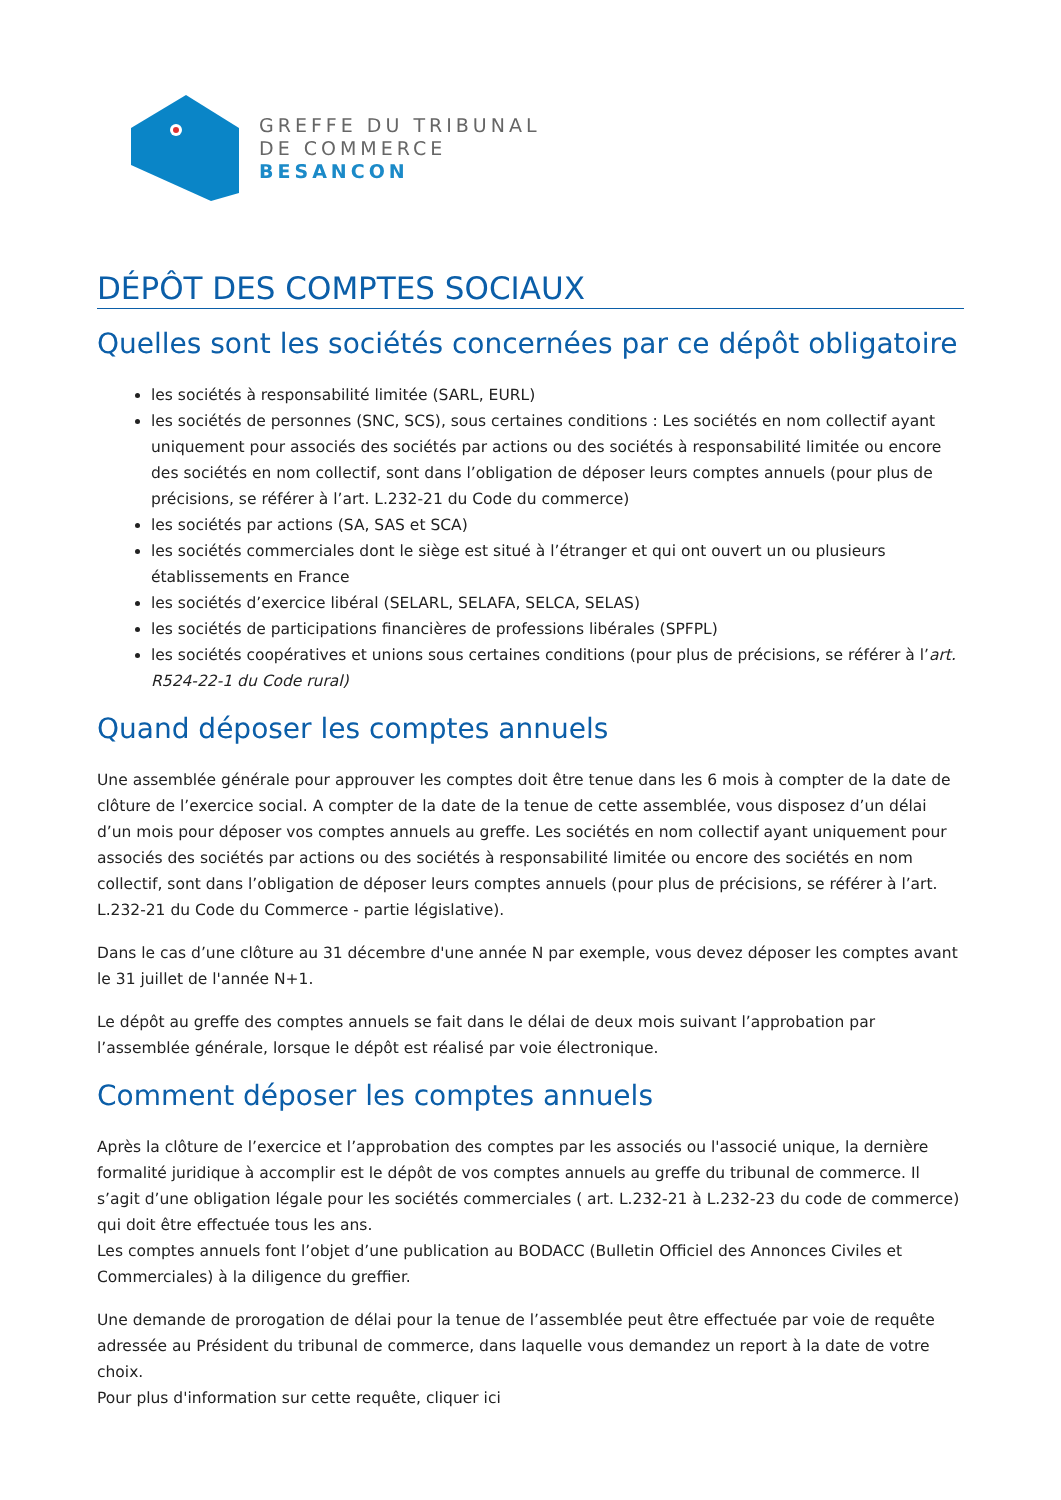GREFFE DU TRIBUNAL
DE COMMERCE
BESANCON
DÉPÔT DES COMPTES SOCIAUX
Quelles sont les sociétés concernées par ce dépôt obligatoire
les sociétés à responsabilité limitée (SARL, EURL)
les sociétés de personnes (SNC, SCS), sous certaines conditions : Les sociétés en nom collectif ayant uniquement pour associés des sociétés par actions ou des sociétés à responsabilité limitée ou encore des sociétés en nom collectif, sont dans l’obligation de déposer leurs comptes annuels (pour plus de précisions, se référer à l’art. L.232-21 du Code du commerce)
les sociétés par actions (SA, SAS et SCA)
les sociétés commerciales dont le siège est situé à l’étranger et qui ont ouvert un ou plusieurs établissements en France
les sociétés d’exercice libéral (SELARL, SELAFA, SELCA, SELAS)
les sociétés de participations financières de professions libérales (SPFPL)
les sociétés coopératives et unions sous certaines conditions (pour plus de précisions, se référer à l’art. R524-22-1 du Code rural)
Quand déposer les comptes annuels
Une assemblée générale pour approuver les comptes doit être tenue dans les 6 mois à compter de la date de clôture de l’exercice social. A compter de la date de la tenue de cette assemblée, vous disposez d’un délai d’un mois pour déposer vos comptes annuels au greffe. Les sociétés en nom collectif ayant uniquement pour associés des sociétés par actions ou des sociétés à responsabilité limitée ou encore des sociétés en nom collectif, sont dans l’obligation de déposer leurs comptes annuels (pour plus de précisions, se référer à l’art. L.232-21 du Code du Commerce - partie législative).
Dans le cas d’une clôture au 31 décembre d'une année N par exemple, vous devez déposer les comptes avant le 31 juillet de l'année N+1.
Le dépôt au greffe des comptes annuels se fait dans le délai de deux mois suivant l’approbation par l’assemblée générale, lorsque le dépôt est réalisé par voie électronique.
Comment déposer les comptes annuels
Après la clôture de l’exercice et l’approbation des comptes par les associés ou l'associé unique, la dernière formalité juridique à accomplir est le dépôt de vos comptes annuels au greffe du tribunal de commerce. Il s’agit d’une obligation légale pour les sociétés commerciales ( art. L.232-21 à L.232-23 du code de commerce) qui doit être effectuée tous les ans.
Les comptes annuels font l’objet d’une publication au BODACC (Bulletin Officiel des Annonces Civiles et Commerciales) à la diligence du greffier.
Une demande de prorogation de délai pour la tenue de l’assemblée peut être effectuée par voie de requête adressée au Président du tribunal de commerce, dans laquelle vous demandez un report à la date de votre choix.
Pour plus d'information sur cette requête, cliquer ici